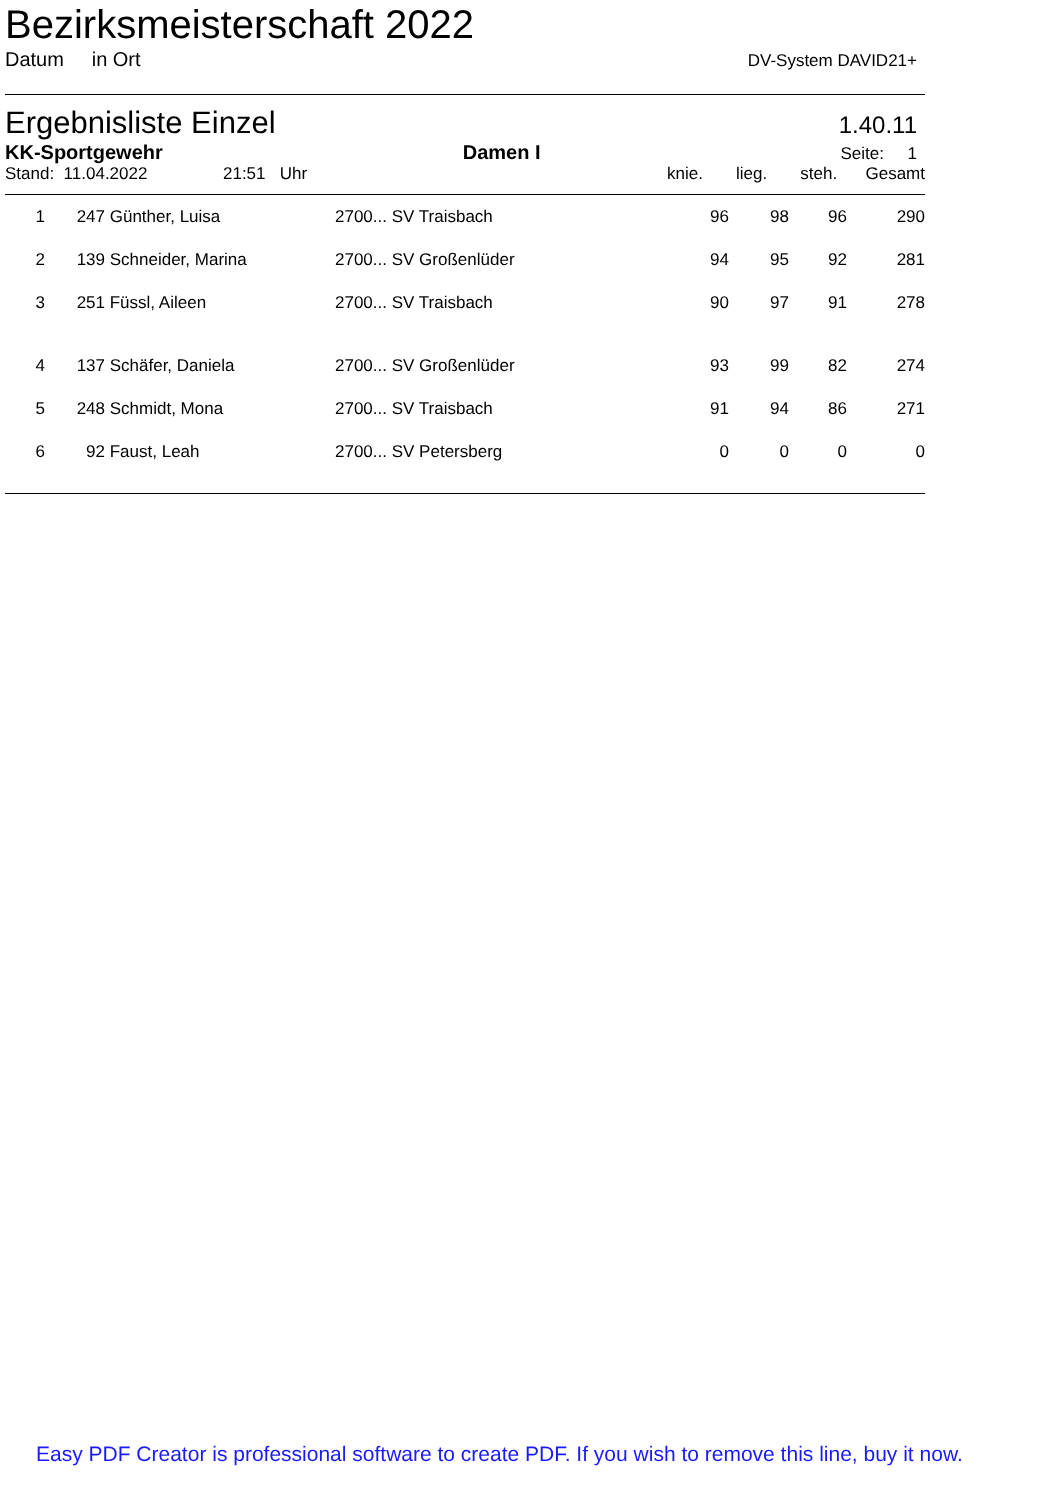Bezirksmeisterschaft 2022
Datum in Ort DV-System DAVID21+
Ergebnisliste Einzel 1.40.11
KK-Sportgewehr Damen I Seite: 1
Stand: 11.04.2022 21:51 Uhr knie. lieg. steh. Gesamt
| 1 | 247 | Günther, Luisa | 2700... SV Traisbach | 96 | 98 | 96 | 290 |
| 2 | 139 | Schneider, Marina | 2700... SV Großenlüder | 94 | 95 | 92 | 281 |
| 3 | 251 | Füssl, Aileen | 2700... SV Traisbach | 90 | 97 | 91 | 278 |
| 4 | 137 | Schäfer, Daniela | 2700... SV Großenlüder | 93 | 99 | 82 | 274 |
| 5 | 248 | Schmidt, Mona | 2700... SV Traisbach | 91 | 94 | 86 | 271 |
| 6 | 92 | Faust, Leah | 2700... SV Petersberg | 0 | 0 | 0 | 0 |
Easy PDF Creator is professional software to create PDF. If you wish to remove this line, buy it now.